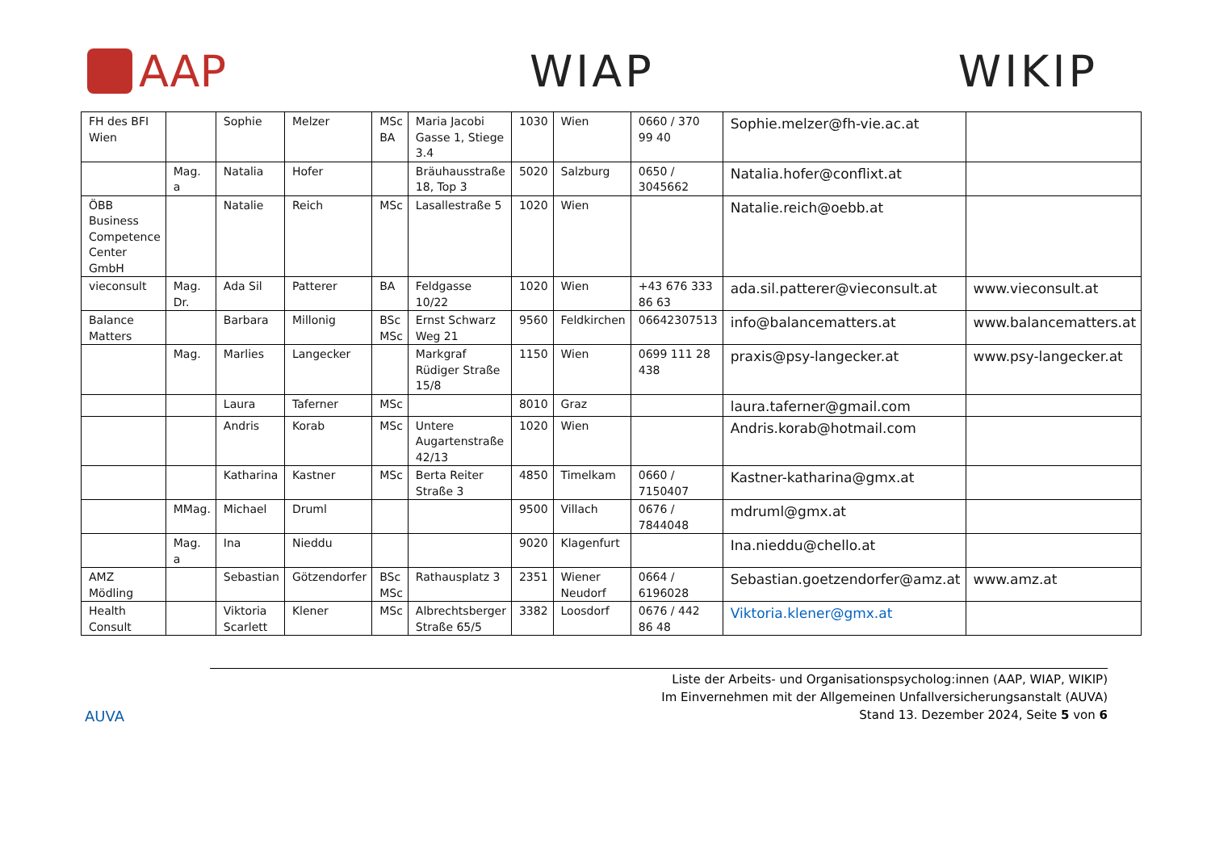AAP WIAP WIKIP
| FH des BFI Wien | | Sophie | Melzer | MSc BA | Maria Jacobi Gasse 1, Stiege 3.4 | 1030 | Wien | 0660 / 370 99 40 | Sophie.melzer@fh-vie.ac.at | |
| | Mag. a | Natalia | Hofer | | Bräuhausstraße 18, Top 3 | 5020 | Salzburg | 0650 / 3045662 | Natalia.hofer@conflixt.at | |
| ÖBB Business Competence Center GmbH | | Natalie | Reich | MSc | Lasallestraße 5 | 1020 | Wien | | Natalie.reich@oebb.at | |
| vieconsult | Mag. Dr. | Ada Sil | Patterer | BA | Feldgasse 10/22 | 1020 | Wien | +43 676 333 86 63 | ada.sil.patterer@vieconsult.at | www.vieconsult.at |
| Balance Matters | | Barbara | Millonig | BSc MSc | Ernst Schwarz Weg 21 | 9560 | Feldkirchen | 06642307513 | info@balancematters.at | www.balancematters.at |
| | Mag. | Marlies | Langecker | | Markgraf Rüdiger Straße 15/8 | 1150 | Wien | 0699 111 28 438 | praxis@psy-langecker.at | www.psy-langecker.at |
| | | Laura | Taferner | MSc | | 8010 | Graz | | laura.taferner@gmail.com | |
| | | Andris | Korab | MSc | Untere Augartenstraße 42/13 | 1020 | Wien | | Andris.korab@hotmail.com | |
| | | Katharina | Kastner | MSc | Berta Reiter Straße 3 | 4850 | Timelkam | 0660 / 7150407 | Kastner-katharina@gmx.at | |
| | MMag. | Michael | Druml | | | 9500 | Villach | 0676 / 7844048 | mdruml@gmx.at | |
| | Mag. a | Ina | Nieddu | | | 9020 | Klagenfurt | | Ina.nieddu@chello.at | |
| AMZ Mödling | | Sebastian | Götzendorfer | BSc MSc | Rathausplatz 3 | 2351 | Wiener Neudorf | 0664 / 6196028 | Sebastian.goetzendorfer@amz.at | www.amz.at |
| Health Consult | | Viktoria Scarlett | Klener | MSc | Albrechtsberger Straße 65/5 | 3382 | Loosdorf | 0676 / 442 86 48 | Viktoria.klener@gmx.at | |
AUVA
Liste der Arbeits- und Organisationspsycholog:innen (AAP, WIAP, WIKIP)
Im Einvernehmen mit der Allgemeinen Unfallversicherungsanstalt (AUVA)
Stand 13. Dezember 2024, Seite 5 von 6